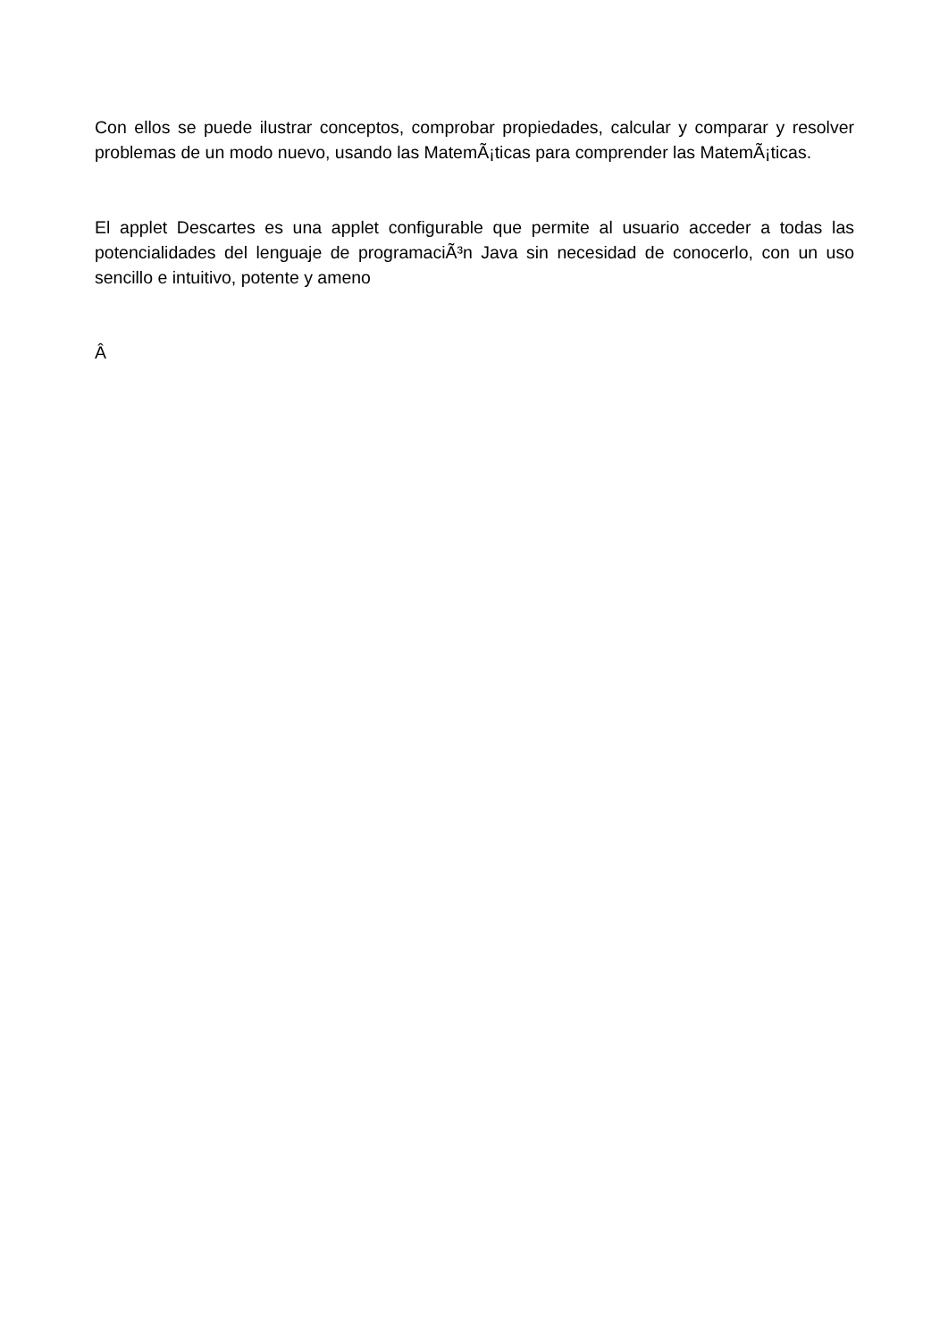Con ellos se puede ilustrar conceptos, comprobar propiedades, calcular y comparar y resolver problemas de un modo nuevo, usando las MatemÃ¡ticas para comprender las MatemÃ¡ticas.
El applet Descartes es una applet configurable que permite al usuario acceder a todas las potencialidades del lenguaje de programaciÃ³n Java sin necesidad de conocerlo, con un uso sencillo e intuitivo, potente y ameno
Â